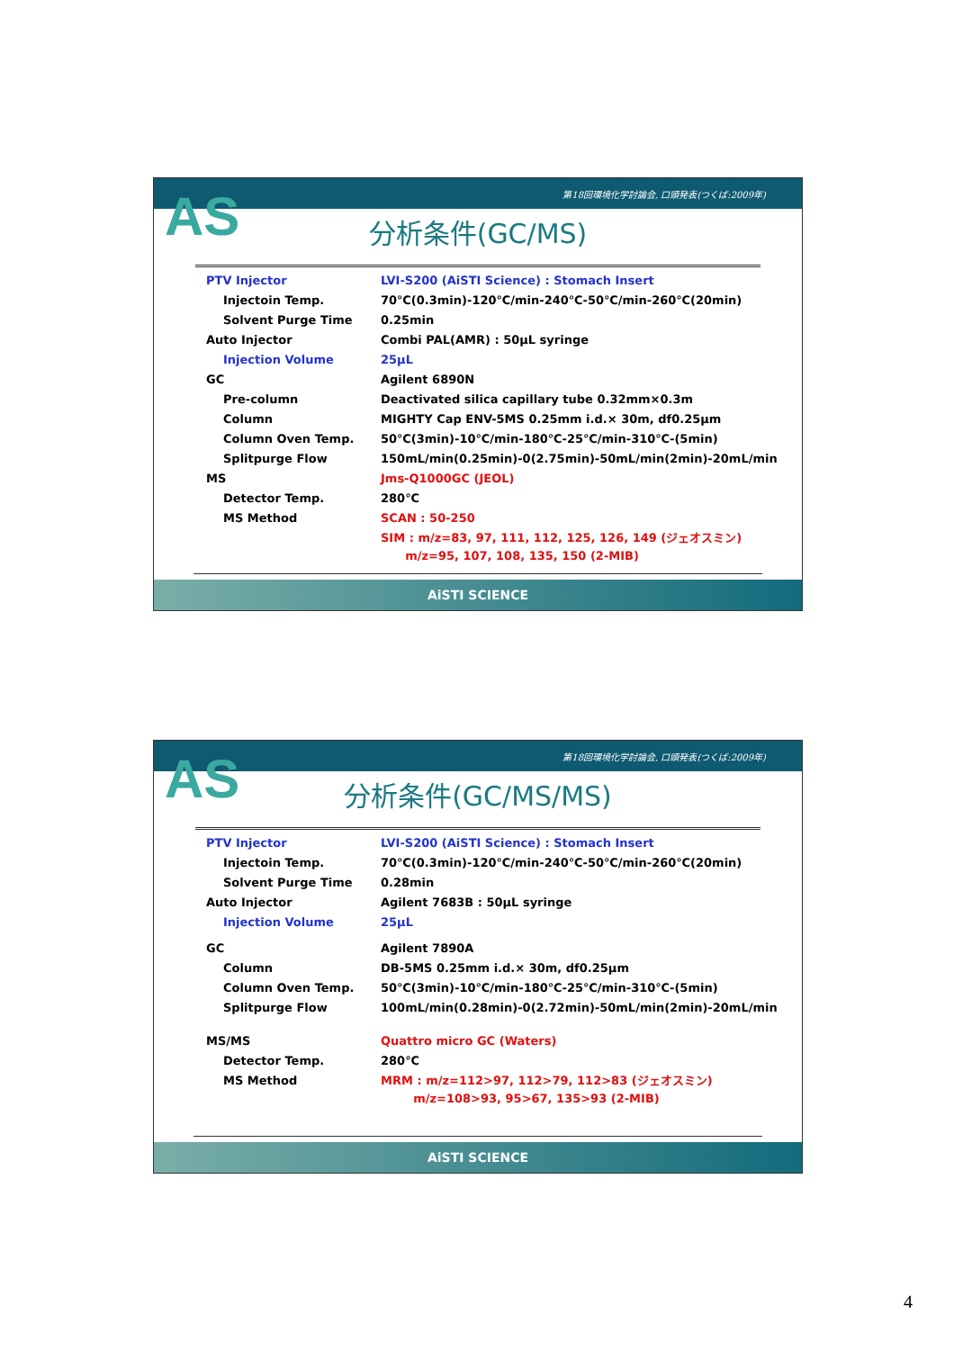第18回環境化学討論会, 口頭発表(つくば:2009年)
AS
分析条件(GC/MS)
| PTV Injector | LVI-S200 (AiSTI Science) : Stomach Insert |
| Injectoin Temp. | 70℃(0.3min)-120℃/min-240℃-50℃/min-260℃(20min) |
| Solvent Purge Time | 0.25min |
| Auto Injector | Combi PAL(AMR) : 50μL syringe |
| Injection Volume | 25μL |
| GC | Agilent 6890N |
| Pre-column | Deactivated silica capillary tube 0.32mm×0.3m |
| Column | MIGHTY Cap ENV-5MS 0.25mm i.d.× 30m, df0.25μm |
| Column Oven Temp. | 50℃(3min)-10℃/min-180℃-25℃/min-310℃-(5min) |
| Splitpurge Flow | 150mL/min(0.25min)-0(2.75min)-50mL/min(2min)-20mL/min |
| MS | Jms-Q1000GC (JEOL) |
| Detector Temp. | 280℃ |
| MS Method | SCAN : 50-250 |
| | SIM : m/z=83, 97, 111, 112, 125, 126, 149 (ジェオスミン) m/z=95, 107, 108, 135, 150 (2-MIB) |
AiSTI SCIENCE
第18回環境化学討論会, 口頭発表(つくば:2009年)
AS
分析条件(GC/MS/MS)
| PTV Injector | LVI-S200 (AiSTI Science) : Stomach Insert |
| Injectoin Temp. | 70℃(0.3min)-120℃/min-240℃-50℃/min-260℃(20min) |
| Solvent Purge Time | 0.28min |
| Auto Injector | Agilent 7683B : 50μL syringe |
| Injection Volume | 25μL |
| GC | Agilent 7890A |
| Column | DB-5MS 0.25mm i.d.× 30m, df0.25μm |
| Column Oven Temp. | 50℃(3min)-10℃/min-180℃-25℃/min-310℃-(5min) |
| Splitpurge Flow | 100mL/min(0.28min)-0(2.72min)-50mL/min(2min)-20mL/min |
| MS/MS | Quattro micro GC (Waters) |
| Detector Temp. | 280℃ |
| MS Method | MRM : m/z=112>97, 112>79, 112>83 (ジェオスミン) m/z=108>93, 95>67, 135>93 (2-MIB) |
AiSTI SCIENCE
4